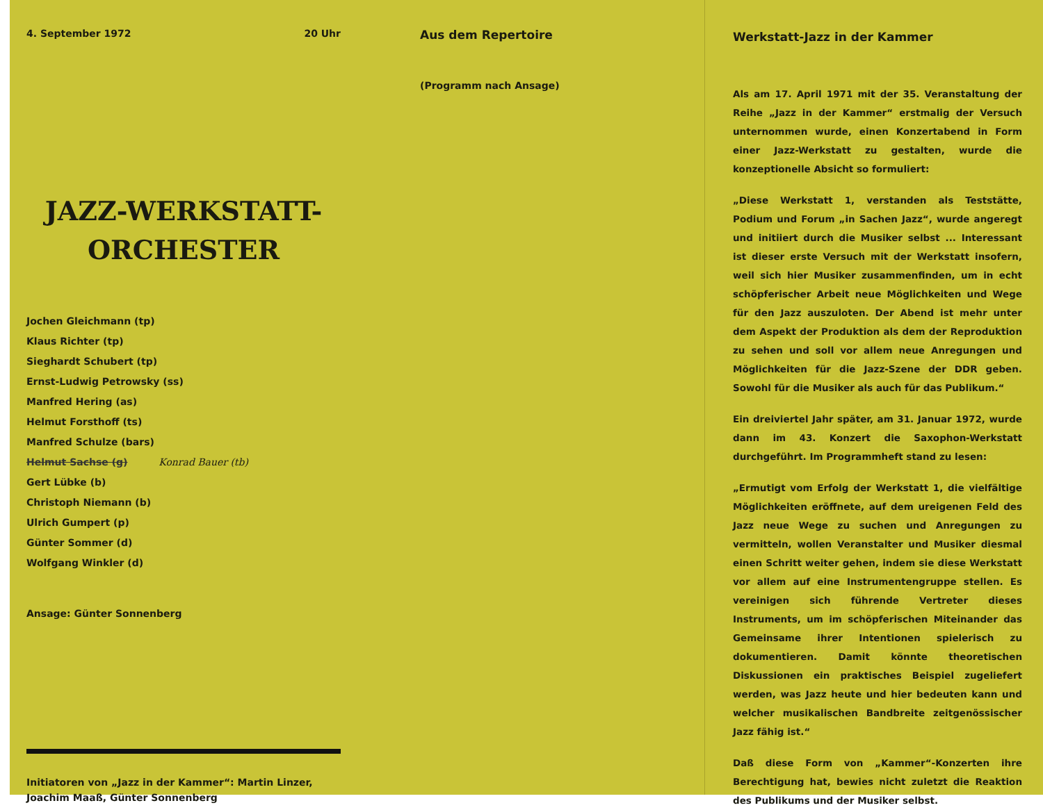4. September 1972 20 Uhr
JAZZ-WERKSTATT-
ORCHESTER
Jochen Gleichmann (tp)
Klaus Richter (tp)
Sieghardt Schubert (tp)
Ernst-Ludwig Petrowsky (ss)
Manfred Hering (as)
Helmut Forsthoff (ts)
Manfred Schulze (bars)
Helmut Sachse (g) Konrad Bauer (tb)
Gert Lübke (b)
Christoph Niemann (b)
Ulrich Gumpert (p)
Günter Sommer (d)
Wolfgang Winkler (d)
Ansage: Günter Sonnenberg
Initiatoren von „Jazz in der Kammer“: Martin Linzer, Joachim Maaß, Günter Sonnenberg
Aus dem Repertoire
(Programm nach Ansage)
Werkstatt-Jazz in der Kammer
Als am 17. April 1971 mit der 35. Veranstaltung der Reihe „Jazz in der Kammer“ erstmalig der Versuch unternommen wurde, einen Konzertabend in Form einer Jazz-Werkstatt zu gestalten, wurde die konzeptionelle Absicht so formuliert:
„Diese Werkstatt 1, verstanden als Teststätte, Podium und Forum „in Sachen Jazz“, wurde angeregt und initiiert durch die Musiker selbst ... Interessant ist dieser erste Versuch mit der Werkstatt insofern, weil sich hier Musiker zusammenfinden, um in echt schöpferischer Arbeit neue Möglichkeiten und Wege für den Jazz auszuloten. Der Abend ist mehr unter dem Aspekt der Produktion als dem der Reproduktion zu sehen und soll vor allem neue Anregungen und Möglichkeiten für die Jazz-Szene der DDR geben. Sowohl für die Musiker als auch für das Publikum.“
Ein dreiviertel Jahr später, am 31. Januar 1972, wurde dann im 43. Konzert die Saxophon-Werkstatt durchgeführt. Im Programmheft stand zu lesen:
„Ermutigt vom Erfolg der Werkstatt 1, die vielfältige Möglichkeiten eröffnete, auf dem ureigenen Feld des Jazz neue Wege zu suchen und Anregungen zu vermitteln, wollen Veranstalter und Musiker diesmal einen Schritt weiter gehen, indem sie diese Werkstatt vor allem auf eine Instrumentengruppe stellen. Es vereinigen sich führende Vertreter dieses Instruments, um im schöpferischen Miteinander das Gemeinsame ihrer Intentionen spielerisch zu dokumentieren. Damit könnte theoretischen Diskussionen ein praktisches Beispiel zugeliefert werden, was Jazz heute und hier bedeuten kann und welcher musikalischen Bandbreite zeitgenössischer Jazz fähig ist.“
Daß diese Form von „Kammer“-Konzerten ihre Berechtigung hat, bewies nicht zuletzt die Reaktion des Publikums und der Musiker selbst.